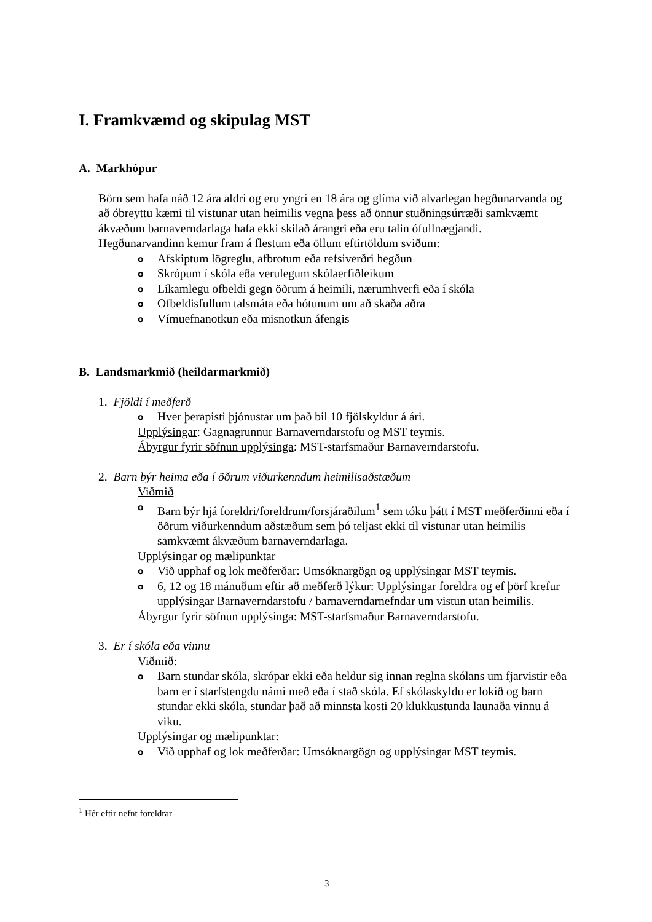I. Framkvæmd og skipulag MST
A. Markhópur
Börn sem hafa náð 12 ára aldri og eru yngri en 18 ára og glíma við alvarlegan hegðunarvanda og að óbreyttu kæmi til vistunar utan heimilis vegna þess að önnur stuðningsúrræði samkvæmt ákvæðum barnaverndarlaga hafa ekki skilað árangri eða eru talin ófullnægjandi. Hegðunarvandinn kemur fram á flestum eða öllum eftirtöldum sviðum:
o Afskiptum lögreglu, afbrotum eða refsiverðri hegðun
o Skrópum í skóla eða verulegum skólaerfiðleikum
o Líkamlegu ofbeldi gegn öðrum á heimili, nærumhverfi eða í skóla
o Ofbeldisfullum talsmáta eða hótunum um að skaða aðra
o Vímuefnanotkun eða misnotkun áfengis
B. Landsmarkmið (heildarmarkmið)
1. Fjöldi í meðferð
o Hver þerapisti þjónustar um það bil 10 fjölskyldur á ári.
Upplýsingar: Gagnagrunnur Barnaverndarstofu og MST teymis.
Ábyrgur fyrir söfnun upplýsinga: MST-starfsmaður Barnaverndarstofu.
2. Barn býr heima eða í öðrum viðurkenndum heimilisaðstæðum
Viðmið
o Barn býr hjá foreldri/foreldrum/forsjáraðilum<sup>1</sup> sem tóku þátt í MST meðferðinni eða í öðrum viðurkenndum aðstæðum sem þó teljast ekki til vistunar utan heimilis samkvæmt ákvæðum barnaverndarlaga.
Upplýsingar og mælipunktar
o Við upphaf og lok meðferðar: Umsóknargögn og upplýsingar MST teymis.
o 6, 12 og 18 mánuðum eftir að meðferð lýkur: Upplýsingar foreldra og ef þörf krefur upplýsingar Barnaverndarstofu / barnaverndarnefndar um vistun utan heimilis.
Ábyrgur fyrir söfnun upplýsinga: MST-starfsmaður Barnaverndarstofu.
3. Er í skóla eða vinnu
Viðmið:
o Barn stundar skóla, skrópar ekki eða heldur sig innan reglna skólans um fjarvistir eða barn er í starfstengdu námi með eða í stað skóla. Ef skólaskyldu er lokið og barn stundar ekki skóla, stundar það að minnsta kosti 20 klukkustunda launaða vinnu á viku.
Upplýsingar og mælipunktar:
o Við upphaf og lok meðferðar: Umsóknargögn og upplýsingar MST teymis.
<sup>1</sup> Hér eftir nefnt foreldrar
3